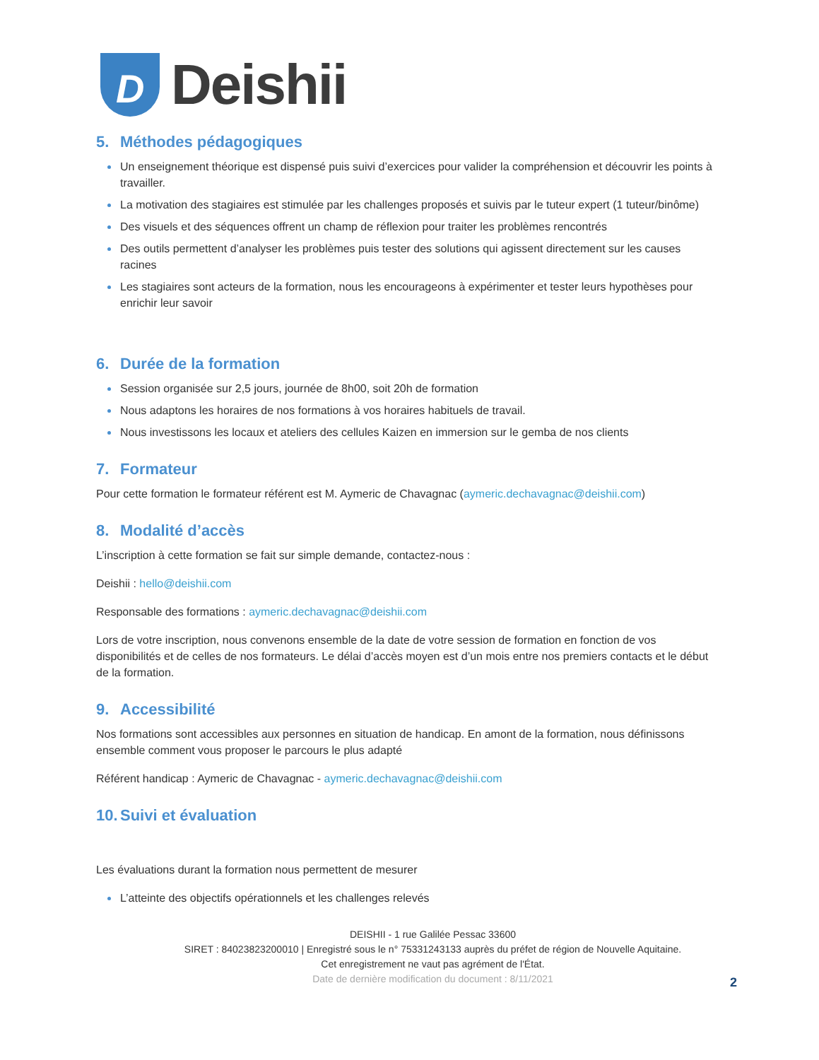D
Deishii
5. Méthodes pédagogiques
Un enseignement théorique est dispensé puis suivi d’exercices pour valider la compréhension et découvrir les points à travailler.
La motivation des stagiaires est stimulée par les challenges proposés et suivis par le tuteur expert (1 tuteur/binôme)
Des visuels et des séquences offrent un champ de réflexion pour traiter les problèmes rencontrés
Des outils permettent d’analyser les problèmes puis tester des solutions qui agissent directement sur les causes racines
Les stagiaires sont acteurs de la formation, nous les encourageons à expérimenter et tester leurs hypothèses pour enrichir leur savoir
6. Durée de la formation
Session organisée sur 2,5 jours, journée de 8h00, soit 20h de formation
Nous adaptons les horaires de nos formations à vos horaires habituels de travail.
Nous investissons les locaux et ateliers des cellules Kaizen en immersion sur le gemba de nos clients
7. Formateur
Pour cette formation le formateur référent est M. Aymeric de Chavagnac (aymeric.dechavagnac@deishii.com)
8. Modalité d’accès
L’inscription à cette formation se fait sur simple demande, contactez-nous :
Deishii : hello@deishii.com
Responsable des formations : aymeric.dechavagnac@deishii.com
Lors de votre inscription, nous convenons ensemble de la date de votre session de formation en fonction de vos disponibilités et de celles de nos formateurs. Le délai d’accès moyen est d’un mois entre nos premiers contacts et le début de la formation.
9. Accessibilité
Nos formations sont accessibles aux personnes en situation de handicap. En amont de la formation, nous définissons ensemble comment vous proposer le parcours le plus adapté
Référent handicap : Aymeric de Chavagnac - aymeric.dechavagnac@deishii.com
10. Suivi et évaluation
Les évaluations durant la formation nous permettent de mesurer
L’atteinte des objectifs opérationnels et les challenges relevés
DEISHII - 1 rue Galilée Pessac 33600
SIRET : 84023823200010 | Enregistré sous le n° 75331243133 auprès du préfet de région de Nouvelle Aquitaine.
Cet enregistrement ne vaut pas agrément de l'État.
Date de dernière modification du document : 8/11/2021
2